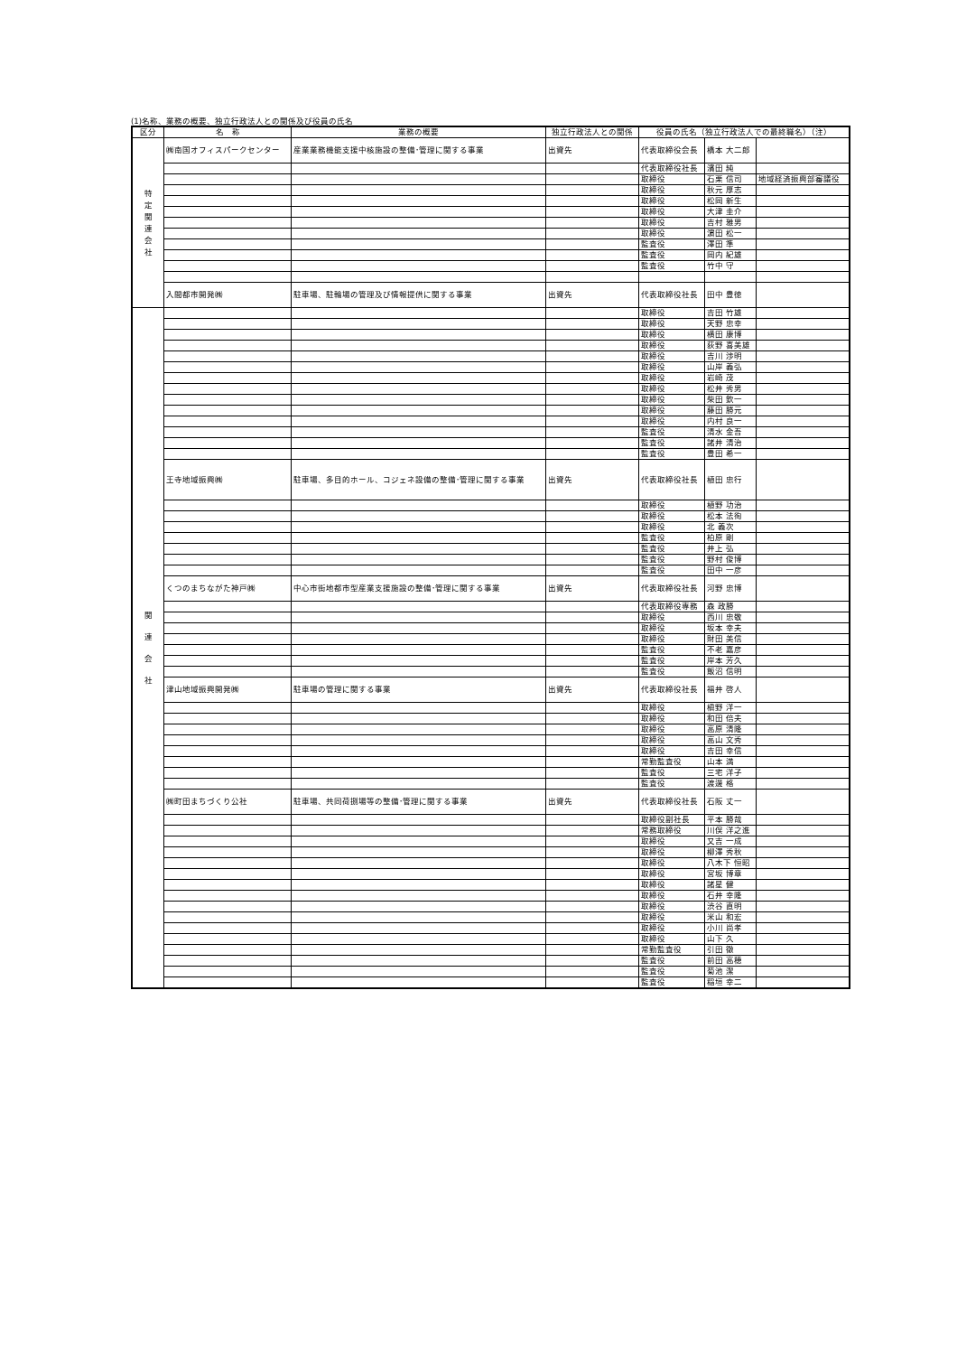(1)名称、業務の概要、独立行政法人との関係及び役員の氏名
| 区分 | 名 称 | 業務の概要 | 独立行政法人との関係 | 役員の氏名（独立行政法人での最終職名）（注） | | |
| --- | --- | --- | --- | --- | --- | --- |
| 特 定 関 連 会 社 | ㈱南国オフィスパークセンター | 産業業務機能支援中核施設の整備･管理に関する事業 | 出資先 | 代表取締役会長 | 橋本 大二郎 | |
| | | | | 代表取締役社長 | 濱田 純 | |
| | | | | 取締役 | 石栗 信司 | 地域経済振興部審議役 |
| | | | | 取締役 | 秋元 厚志 | |
| | | | | 取締役 | 松岡 新生 | |
| | | | | 取締役 | 大津 圭介 | |
| | | | | 取締役 | 吉村 雅男 | |
| | | | | 取締役 | 濵田 松一 | |
| | | | | 監査役 | 澤田 準 | |
| | | | | 監査役 | 岡内 紀雄 | |
| | | | | 監査役 | 竹中 守 | |
| | 入間都市開発㈱ | 駐車場、駐輪場の管理及び情報提供に関する事業 | 出資先 | 代表取締役社長 | 田中 豊徳 | |
| 関 連 会 社 | | | | 取締役 | 吉田 竹雄 | |
| | | | | 取締役 | 天野 忠幸 | |
| | | | | 取締役 | 横田 康博 | |
| | | | | 取締役 | 荻野 喜美雄 | |
| | | | | 取締役 | 吉川 渉明 | |
| | | | | 取締役 | 山岸 義弘 | |
| | | | | 取締役 | 岩崎 茂 | |
| | | | | 取締役 | 松井 秀男 | |
| | | | | 取締役 | 柴田 欽一 | |
| | | | | 取締役 | 藤田 勝元 | |
| | | | | 取締役 | 内村 良一 | |
| | | | | 監査役 | 清水 金吾 | |
| | | | | 監査役 | 諸井 清治 | |
| | | | | 監査役 | 豊田 希一 | |
| | 王寺地域振興㈱ | 駐車場、多目的ホール、コジェネ設備の整備･管理に関する事業 | 出資先 | 代表取締役社長 | 植田 忠行 | |
| | | | | 取締役 | 植野 功治 | |
| | | | | 取締役 | 松本 法徇 | |
| | | | | 取締役 | 北 義次 | |
| | | | | 監査役 | 柏原 剛 | |
| | | | | 監査役 | 井上 弘 | |
| | | | | 監査役 | 野村 俊博 | |
| | | | | 監査役 | 田中 一彦 | |
| | くつのまちながた神戸㈱ | 中心市街地都市型産業支援施設の整備･管理に関する事業 | 出資先 | 代表取締役社長 | 河野 忠博 | |
| | | | | 代表取締役専務 | 森 政勝 | |
| | | | | 取締役 | 西川 忠敬 | |
| | | | | 取締役 | 坂本 幸夫 | |
| | | | | 取締役 | 財田 美信 | |
| | | | | 監査役 | 不老 嘉彦 | |
| | | | | 監査役 | 岸本 芳久 | |
| | | | | 監査役 | 飯沼 信明 | |
| | 津山地域振興開発㈱ | 駐車場の管理に関する事業 | 出資先 | 代表取締役社長 | 福井 啓人 | |
| | | | | 取締役 | 槇野 洋一 | |
| | | | | 取締役 | 和田 倍夫 | |
| | | | | 取締役 | 高原 清隆 | |
| | | | | 取締役 | 高山 文秀 | |
| | | | | 取締役 | 吉田 幸信 | |
| | | | | 常勤監査役 | 山本 満 | |
| | | | | 監査役 | 三宅 洋子 | |
| | | | | 監査役 | 渡邊 格 | |
| | ㈱町田まちづくり公社 | 駐車場、共同荷捌場等の整備･管理に関する事業 | 出資先 | 代表取締役社長 | 石阪 丈一 | |
| | | | | 取締役副社長 | 平本 勝哉 | |
| | | | | 常務取締役 | 川俣 洋之進 | |
| | | | | 取締役 | 又吉 一成 | |
| | | | | 取締役 | 柳澤 秀秋 | |
| | | | | 取締役 | 八木下 恒昭 | |
| | | | | 取締役 | 宮坂 博章 | |
| | | | | 取締役 | 諸星 健 | |
| | | | | 取締役 | 石井 幸隆 | |
| | | | | 取締役 | 渋谷 直明 | |
| | | | | 取締役 | 米山 和宏 | |
| | | | | 取締役 | 小川 尚孝 | |
| | | | | 取締役 | 山下 久 | |
| | | | | 常勤監査役 | 引田 徹 | |
| | | | | 監査役 | 前田 高穂 | |
| | | | | 監査役 | 菊池 潔 | |
| | | | | 監査役 | 稲垣 幸二 | |